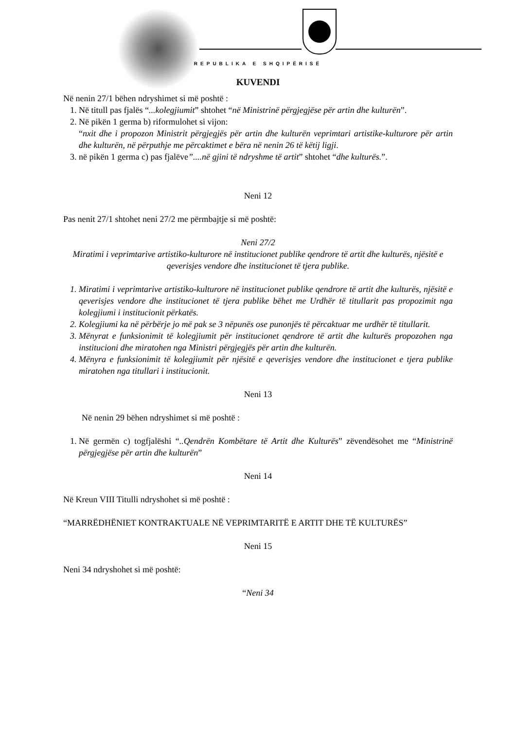REPUBLIKA E SHQIPËRISË
KUVENDI
Në nenin 27/1 bëhen ndryshimet si më poshtë :
1. Në titull pas fjalës “...kolegjiumit” shtohet “në Ministrinë përgjegjëse për artin dhe kulturën”.
2. Në pikën 1 germa b) riformulohet si vijon:
“nxit dhe i propozon Ministrit përgjegjës për artin dhe kulturën veprimtari artistike-kulturore për artin dhe kulturën, në përputhje me përcaktimet e bëra në nenin 26 të këtij ligji.
3. në pikën 1 germa c) pas fjalëve”....në gjini të ndryshme të artit” shtohet “dhe kulturës.”.
Neni 12
Pas nenit 27/1 shtohet neni 27/2 me përmbajtje si më poshtë:
Neni 27/2
Miratimi i veprimtarive artistiko-kulturore në institucionet publike qendrore të artit dhe kulturës, njësitë e qeverisjes vendore dhe institucionet të tjera publike.
1. Miratimi i veprimtarive artistiko-kulturore në institucionet publike qendrore të artit dhe kulturës, njësitë e qeverisjes vendore dhe institucionet të tjera publike bëhet me Urdhër të titullarit pas propozimit nga kolegjiumi i institucionit përkatës.
2. Kolegjiumi ka në përbërje jo më pak se 3 nëpunës ose punonjës të përcaktuar me urdhër të titullarit.
3. Mënyrat e funksionimit të kolegjiumit për institucionet qendrore të artit dhe kulturës propozohen nga institucioni dhe miratohen nga Ministri përgjegjës për artin dhe kulturën.
4. Mënyra e funksionimit të kolegjiumit për njësitë e qeverisjes vendore dhe institucionet e tjera publike miratohen nga titullari i institucionit.
Neni 13
Në nenin 29 bëhen ndryshimet si më poshtë :
1. Në germën c) togfjalëshi “..Qendrën Kombëtare të Artit dhe Kulturës” zëvendësohet me “Ministrinë përgjegjëse për artin dhe kulturën”
Neni 14
Në Kreun VIII Titulli ndryshohet si më poshtë :
“MARRËDHËNIET KONTRAKTUALE NË VEPRIMTARITË E ARTIT DHE TË KULTURËS”
Neni 15
Neni 34 ndryshohet si më poshtë:
“Neni 34